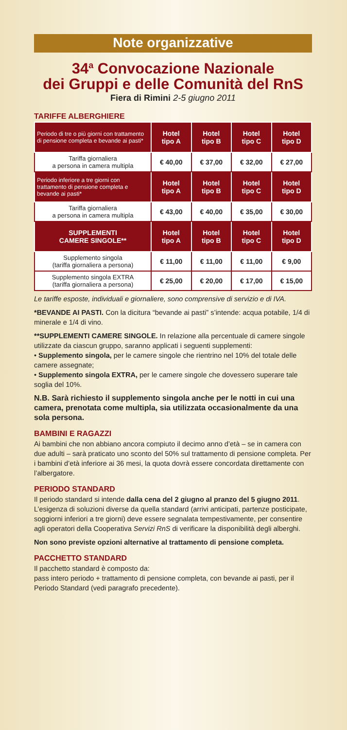Note organizzative
34<sup>a</sup> Convocazione Nazionale
dei Gruppi e delle Comunità del RnS
Fiera di Rimini 2-5 giugno 2011
TARIFFE ALBERGHIERE
| Periodo di tre o più giorni con trattamento di pensione completa e bevande ai pasti* | Hotel tipo A | Hotel tipo B | Hotel tipo C | Hotel tipo D |
| --- | --- | --- | --- | --- |
| Tariffa giornaliera a persona in camera multipla | € 40,00 | € 37,00 | € 32,00 | € 27,00 |
| Periodo inferiore a tre giorni con trattamento di pensione completa e bevande ai pasti* | Hotel tipo A | Hotel tipo B | Hotel tipo C | Hotel tipo D |
| Tariffa giornaliera a persona in camera multipla | € 43,00 | € 40,00 | € 35,00 | € 30,00 |
| SUPPLEMENTI CAMERE SINGOLE** | Hotel tipo A | Hotel tipo B | Hotel tipo C | Hotel tipo D |
| Supplemento singola (tariffa giornaliera a persona) | € 11,00 | € 11,00 | € 11,00 | € 9,00 |
| Supplemento singola EXTRA (tariffa giornaliera a persona) | € 25,00 | € 20,00 | € 17,00 | € 15,00 |
Le tariffe esposte, individuali e giornaliere, sono comprensive di servizio e di IVA.
*BEVANDE AI PASTI. Con la dicitura “bevande ai pasti” s’intende: acqua potabile, 1/4 di minerale e 1/4 di vino.
**SUPPLEMENTI CAMERE SINGOLE. In relazione alla percentuale di camere singole utilizzate da ciascun gruppo, saranno applicati i seguenti supplementi:
• Supplemento singola, per le camere singole che rientrino nel 10% del totale delle camere assegnate;
• Supplemento singola EXTRA, per le camere singole che dovessero superare tale soglia del 10%.
N.B. Sarà richiesto il supplemento singola anche per le notti in cui una camera, prenotata come multipla, sia utilizzata occasionalmente da una sola persona.
BAMBINI E RAGAZZI
Ai bambini che non abbiano ancora compiuto il decimo anno d’età – se in camera con due adulti – sarà praticato uno sconto del 50% sul trattamento di pensione completa. Per i bambini d’età inferiore ai 36 mesi, la quota dovrà essere concordata direttamente con l’albergatore.
PERIODO STANDARD
Il periodo standard si intende dalla cena del 2 giugno al pranzo del 5 giugno 2011. L’esigenza di soluzioni diverse da quella standard (arrivi anticipati, partenze posticipate, soggiorni inferiori a tre giorni) deve essere segnalata tempestivamente, per consentire agli operatori della Cooperativa Servizi RnS di verificare la disponibilità degli alberghi.
Non sono previste opzioni alternative al trattamento di pensione completa.
PACCHETTO STANDARD
Il pacchetto standard è composto da:
pass intero periodo + trattamento di pensione completa, con bevande ai pasti, per il Periodo Standard (vedi paragrafo precedente).